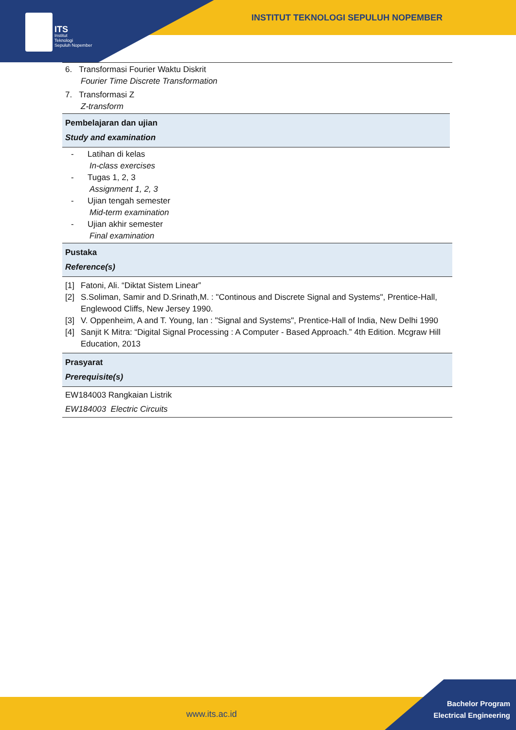ITS
Institut
Teknologi
Sepuluh Nopember
INSTITUT TEKNOLOGI SEPULUH NOPEMBER
6. Transformasi Fourier Waktu Diskrit
Fourier Time Discrete Transformation
7. Transformasi Z
Z-transform
Pembelajaran dan ujian
Study and examination
- Latihan di kelas
In-class exercises
- Tugas 1, 2, 3
Assignment 1, 2, 3
- Ujian tengah semester
Mid-term examination
- Ujian akhir semester
Final examination
Pustaka
Reference(s)
[1] Fatoni, Ali. “Diktat Sistem Linear”
[2] S.Soliman, Samir and D.Srinath,M. : "Continous and Discrete Signal and Systems", Prentice-Hall, Englewood Cliffs, New Jersey 1990.
[3] V. Oppenheim, A and T. Young, Ian : "Signal and Systems", Prentice-Hall of India, New Delhi 1990
[4] Sanjit K Mitra: “Digital Signal Processing : A Computer - Based Approach.” 4th Edition. Mcgraw Hill Education, 2013
Prasyarat
Prerequisite(s)
EW184003 Rangkaian Listrik
EW184003 Electric Circuits
www.its.ac.id
Bachelor Program
Electrical Engineering